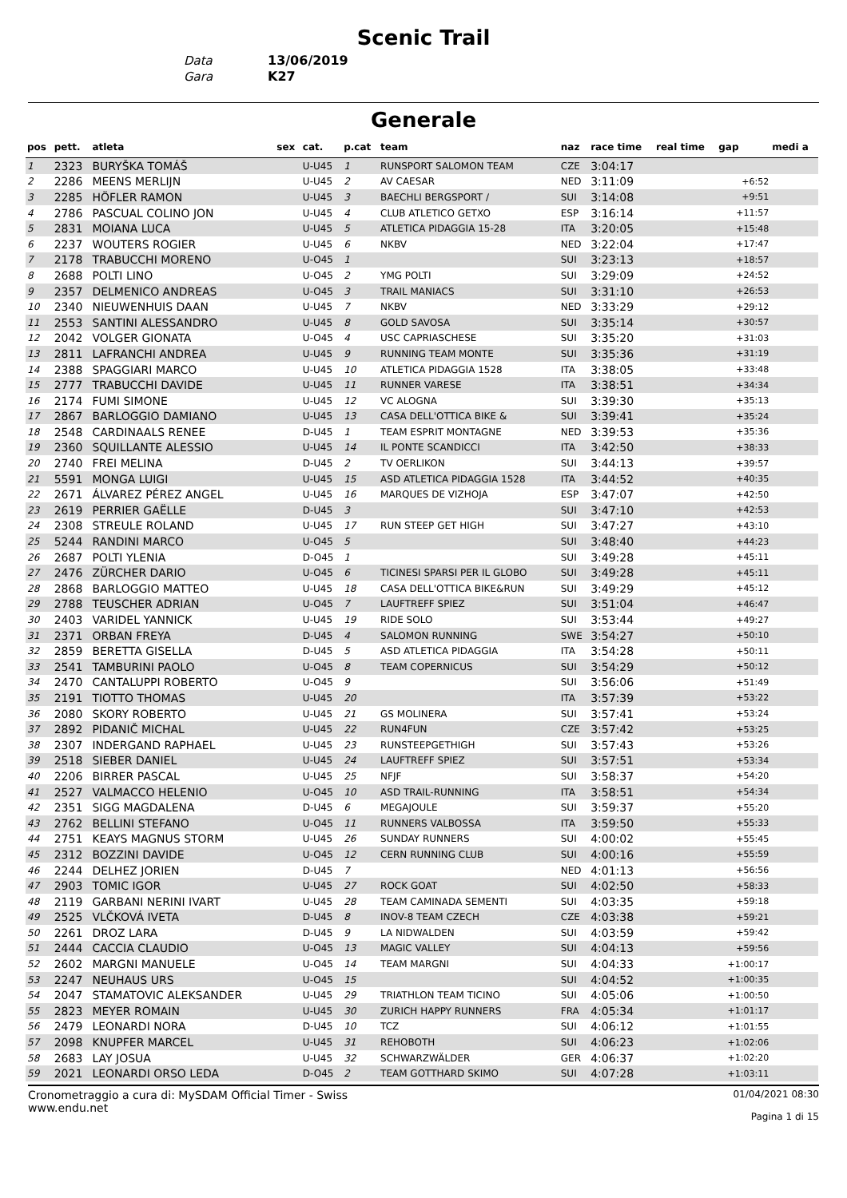Scenic Trail
Data 13/06/2019
Gara K27
Generale
| pos | pett. | atleta | sex | cat. | p.cat | team | naz | race time | real time | gap | medi a |
| --- | --- | --- | --- | --- | --- | --- | --- | --- | --- | --- | --- |
| 1 | 2323 | BURYŠKA TOMÁŠ | | U-U45 | 1 | RUNSPORT SALOMON TEAM | CZE | 3:04:17 | | | |
| 2 | 2286 | MEENS MERLIJN | | U-U45 | 2 | AV CAESAR | NED | 3:11:09 | | +6:52 | |
| 3 | 2285 | HÖFLER RAMON | | U-U45 | 3 | BAECHLI BERGSPORT / | SUI | 3:14:08 | | +9:51 | |
| 4 | 2786 | PASCUAL COLINO JON | | U-U45 | 4 | CLUB ATLETICO GETXO | ESP | 3:16:14 | | +11:57 | |
| 5 | 2831 | MOIANA LUCA | | U-U45 | 5 | ATLETICA PIDAGGIA 15-28 | ITA | 3:20:05 | | +15:48 | |
| 6 | 2237 | WOUTERS ROGIER | | U-U45 | 6 | NKBV | NED | 3:22:04 | | +17:47 | |
| 7 | 2178 | TRABUCCHI MORENO | | U-O45 | 1 | | SUI | 3:23:13 | | +18:57 | |
| 8 | 2688 | POLTI LINO | | U-O45 | 2 | YMG POLTI | SUI | 3:29:09 | | +24:52 | |
| 9 | 2357 | DELMENICO ANDREAS | | U-O45 | 3 | TRAIL MANIACS | SUI | 3:31:10 | | +26:53 | |
| 10 | 2340 | NIEUWENHUIS DAAN | | U-U45 | 7 | NKBV | NED | 3:33:29 | | +29:12 | |
| 11 | 2553 | SANTINI ALESSANDRO | | U-U45 | 8 | GOLD SAVOSA | SUI | 3:35:14 | | +30:57 | |
| 12 | 2042 | VOLGER GIONATA | | U-O45 | 4 | USC CAPRIASCHESE | SUI | 3:35:20 | | +31:03 | |
| 13 | 2811 | LAFRANCHI ANDREA | | U-U45 | 9 | RUNNING TEAM MONTE | SUI | 3:35:36 | | +31:19 | |
| 14 | 2388 | SPAGGIARI MARCO | | U-U45 | 10 | ATLETICA PIDAGGIA 1528 | ITA | 3:38:05 | | +33:48 | |
| 15 | 2777 | TRABUCCHI DAVIDE | | U-U45 | 11 | RUNNER VARESE | ITA | 3:38:51 | | +34:34 | |
| 16 | 2174 | FUMI SIMONE | | U-U45 | 12 | VC ALOGNA | SUI | 3:39:30 | | +35:13 | |
| 17 | 2867 | BARLOGGIO DAMIANO | | U-U45 | 13 | CASA DELL'OTTICA BIKE & | SUI | 3:39:41 | | +35:24 | |
| 18 | 2548 | CARDINAALS RENEE | | D-U45 | 1 | TEAM ESPRIT MONTAGNE | NED | 3:39:53 | | +35:36 | |
| 19 | 2360 | SQUILLANTE ALESSIO | | U-U45 | 14 | IL PONTE SCANDICCI | ITA | 3:42:50 | | +38:33 | |
| 20 | 2740 | FREI MELINA | | D-U45 | 2 | TV OERLIKON | SUI | 3:44:13 | | +39:57 | |
| 21 | 5591 | MONGA LUIGI | | U-U45 | 15 | ASD ATLETICA PIDAGGIA 1528 | ITA | 3:44:52 | | +40:35 | |
| 22 | 2671 | ÁLVAREZ PÉREZ ANGEL | | U-U45 | 16 | MARQUES DE VIZHOJA | ESP | 3:47:07 | | +42:50 | |
| 23 | 2619 | PERRIER GAËLLE | | D-U45 | 3 | | SUI | 3:47:10 | | +42:53 | |
| 24 | 2308 | STREULE ROLAND | | U-U45 | 17 | RUN STEEP GET HIGH | SUI | 3:47:27 | | +43:10 | |
| 25 | 5244 | RANDINI MARCO | | U-O45 | 5 | | SUI | 3:48:40 | | +44:23 | |
| 26 | 2687 | POLTI YLENIA | | D-O45 | 1 | | SUI | 3:49:28 | | +45:11 | |
| 27 | 2476 | ZÜRCHER DARIO | | U-O45 | 6 | TICINESI SPARSI PER IL GLOBO | SUI | 3:49:28 | | +45:11 | |
| 28 | 2868 | BARLOGGIO MATTEO | | U-U45 | 18 | CASA DELL'OTTICA BIKE&RUN | SUI | 3:49:29 | | +45:12 | |
| 29 | 2788 | TEUSCHER ADRIAN | | U-O45 | 7 | LAUFTREFF SPIEZ | SUI | 3:51:04 | | +46:47 | |
| 30 | 2403 | VARIDEL YANNICK | | U-U45 | 19 | RIDE SOLO | SUI | 3:53:44 | | +49:27 | |
| 31 | 2371 | ORBAN FREYA | | D-U45 | 4 | SALOMON RUNNING | SWE | 3:54:27 | | +50:10 | |
| 32 | 2859 | BERETTA GISELLA | | D-U45 | 5 | ASD ATLETICA PIDAGGIA | ITA | 3:54:28 | | +50:11 | |
| 33 | 2541 | TAMBURINI PAOLO | | U-O45 | 8 | TEAM COPERNICUS | SUI | 3:54:29 | | +50:12 | |
| 34 | 2470 | CANTALUPPI ROBERTO | | U-O45 | 9 | | SUI | 3:56:06 | | +51:49 | |
| 35 | 2191 | TIOTTO THOMAS | | U-U45 | 20 | | ITA | 3:57:39 | | +53:22 | |
| 36 | 2080 | SKORY ROBERTO | | U-U45 | 21 | GS MOLINERA | SUI | 3:57:41 | | +53:24 | |
| 37 | 2892 | PIDANIČ MICHAL | | U-U45 | 22 | RUN4FUN | CZE | 3:57:42 | | +53:25 | |
| 38 | 2307 | INDERGAND RAPHAEL | | U-U45 | 23 | RUNSTEEPGETHIGH | SUI | 3:57:43 | | +53:26 | |
| 39 | 2518 | SIEBER DANIEL | | U-U45 | 24 | LAUFTREFF SPIEZ | SUI | 3:57:51 | | +53:34 | |
| 40 | 2206 | BIRRER PASCAL | | U-U45 | 25 | NFJF | SUI | 3:58:37 | | +54:20 | |
| 41 | 2527 | VALMACCO HELENIO | | U-O45 | 10 | ASD TRAIL-RUNNING | ITA | 3:58:51 | | +54:34 | |
| 42 | 2351 | SIGG MAGDALENA | | D-U45 | 6 | MEGAJOULE | SUI | 3:59:37 | | +55:20 | |
| 43 | 2762 | BELLINI STEFANO | | U-O45 | 11 | RUNNERS VALBOSSA | ITA | 3:59:50 | | +55:33 | |
| 44 | 2751 | KEAYS MAGNUS STORM | | U-U45 | 26 | SUNDAY RUNNERS | SUI | 4:00:02 | | +55:45 | |
| 45 | 2312 | BOZZINI DAVIDE | | U-O45 | 12 | CERN RUNNING CLUB | SUI | 4:00:16 | | +55:59 | |
| 46 | 2244 | DELHEZ JORIEN | | D-U45 | 7 | | NED | 4:01:13 | | +56:56 | |
| 47 | 2903 | TOMIC IGOR | | U-U45 | 27 | ROCK GOAT | SUI | 4:02:50 | | +58:33 | |
| 48 | 2119 | GARBANI NERINI IVART | | U-U45 | 28 | TEAM CAMINADA SEMENTI | SUI | 4:03:35 | | +59:18 | |
| 49 | 2525 | VLČKOVÁ IVETA | | D-U45 | 8 | INOV-8 TEAM CZECH | CZE | 4:03:38 | | +59:21 | |
| 50 | 2261 | DROZ LARA | | D-U45 | 9 | LA NIDWALDEN | SUI | 4:03:59 | | +59:42 | |
| 51 | 2444 | CACCIA CLAUDIO | | U-O45 | 13 | MAGIC VALLEY | SUI | 4:04:13 | | +59:56 | |
| 52 | 2602 | MARGNI MANUELE | | U-O45 | 14 | TEAM MARGNI | SUI | 4:04:33 | | +1:00:17 | |
| 53 | 2247 | NEUHAUS URS | | U-O45 | 15 | | SUI | 4:04:52 | | +1:00:35 | |
| 54 | 2047 | STAMATOVIC ALEKSANDER | | U-U45 | 29 | TRIATHLON TEAM TICINO | SUI | 4:05:06 | | +1:00:50 | |
| 55 | 2823 | MEYER ROMAIN | | U-U45 | 30 | ZURICH HAPPY RUNNERS | FRA | 4:05:34 | | +1:01:17 | |
| 56 | 2479 | LEONARDI NORA | | D-U45 | 10 | TCZ | SUI | 4:06:12 | | +1:01:55 | |
| 57 | 2098 | KNUPFER MARCEL | | U-U45 | 31 | REHOBOTH | SUI | 4:06:23 | | +1:02:06 | |
| 58 | 2683 | LAY JOSUA | | U-U45 | 32 | SCHWARZWÄLDER | GER | 4:06:37 | | +1:02:20 | |
| 59 | 2021 | LEONARDI ORSO LEDA | | D-O45 | 2 | TEAM GOTTHARD SKIMO | SUI | 4:07:28 | | +1:03:11 | |
Cronometraggio a cura di: MySDAM Official Timer - Swiss
www.endu.net
01/04/2021 08:30
Pagina 1 di 15